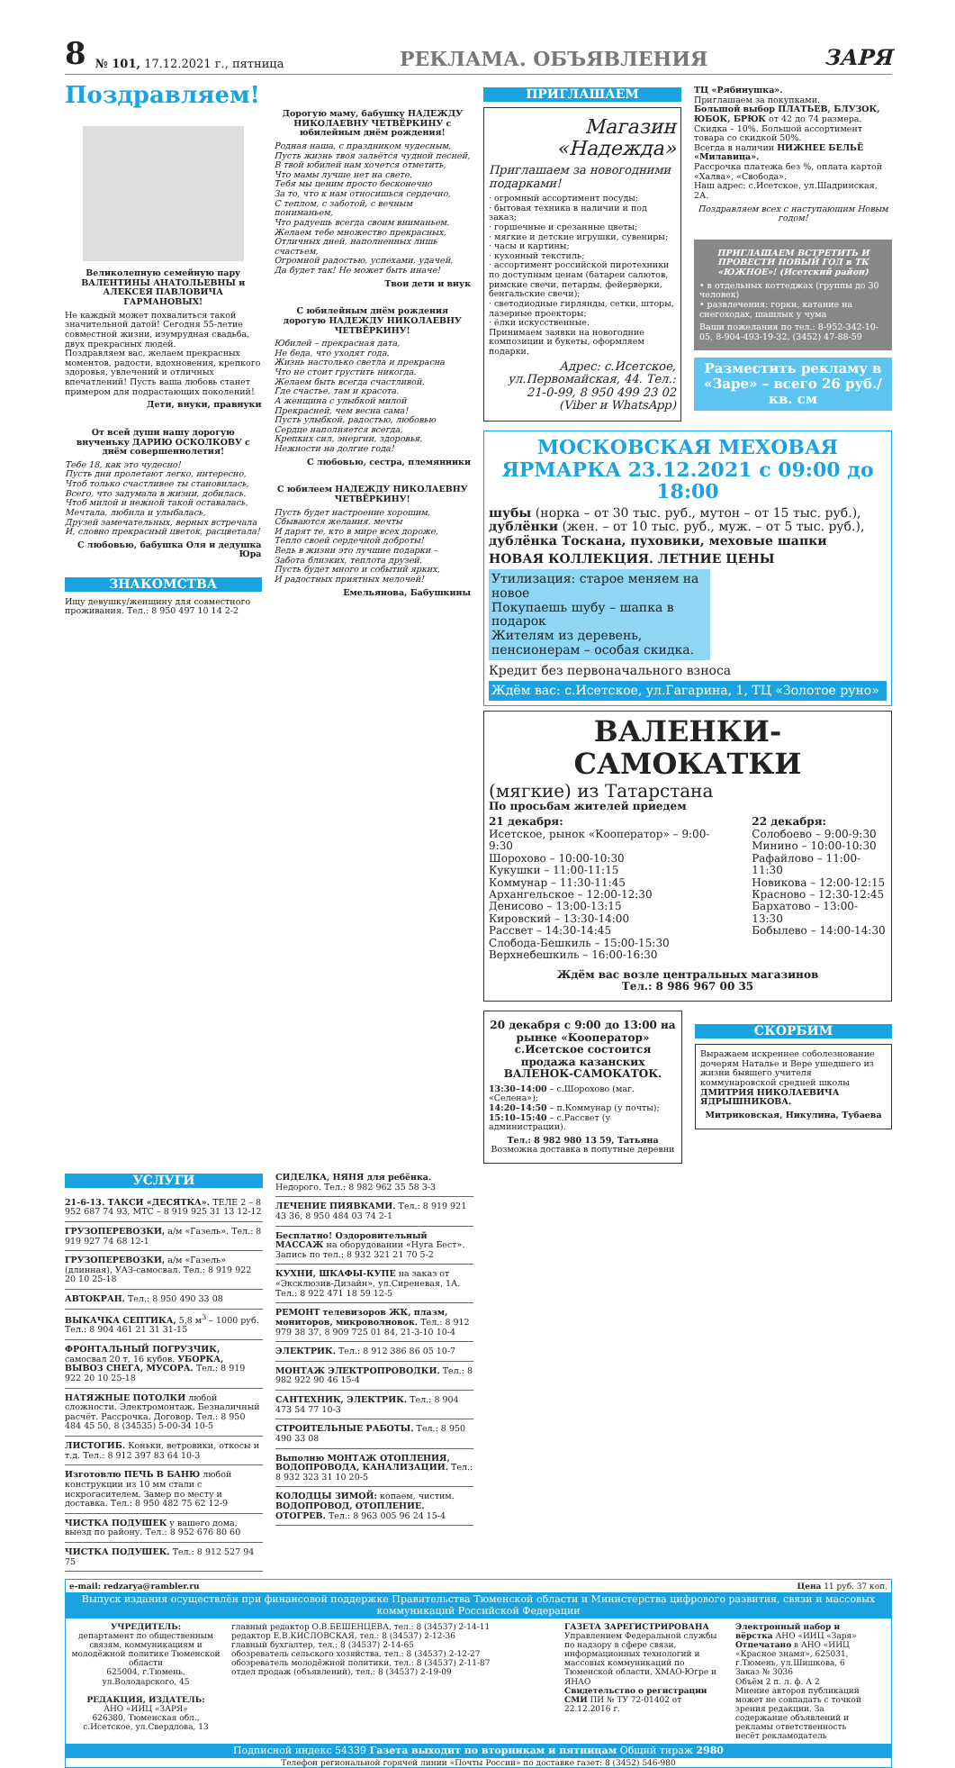8 № 101, 17.12.2021 г., пятница РЕКЛАМА. ОБЪЯВЛЕНИЯ ЗАРЯ
Поздравляем!
Великолепную семейную пару ВАЛЕНТИНЫ АНАТОЛЬЕВНЫ и АЛЕКСЕЯ ПАВЛОВИЧА ГАРМАНОВЫХ!
Не каждый может похвалиться такой значительной датой! Сегодня 55-летие совместной жизни, изумрудная свадьба, двух прекрасных людей.
Поздравляем вас, желаем прекрасных моментов, радости, вдохновения, крепкого здоровья, увлечений и отличных впечатлений! Пусть ваша любовь станет примером для подрастающих поколений!
Дети, внуки, правнуки
От всей души нашу дорогую внученьку ДАРИЮ ОСКОЛКОВУ с днём совершеннолетия!
Тебе 18, как это чудесно!
Пусть дни пролетают легко, интересно,
Чтоб только счастливее ты становилась,
Всего, что задумала в жизни, добилась.
Чтоб милой и нежной такой оставалась,
Мечтала, любила и улыбалась,
Друзей замечательных, верных встречала
И, словно прекрасный цветок, расцветала!
С любовью, бабушка Оля и дедушка Юра
ЗНАКОМСТВА
Ищу девушку/женщину для совместного проживания. Тел.: 8 950 497 10 14 2-2
Дорогую маму, бабушку НАДЕЖДУ НИКОЛАЕВНУ ЧЕТВЁРКИНУ с юбилейным днём рождения!
Родная наша, с праздником чудесным,
Пусть жизнь твоя зальётся чудной песней,
В твой юбилей нам хочется отметить,
Что мамы лучше нет на свете.
Тебя мы ценим просто бесконечно
За то, что к нам относишься сердечно,
С теплом, с заботой, с вечным пониманьем,
Что радуешь всегда своим вниманьем.
Желаем тебе множество прекрасных,
Отличных дней, наполненных лишь счастьем,
Огромной радостью, успехами, удачей,
Да будет так! Не может быть иначе!
Твои дети и внук
С юбилейным днём рождения дорогую НАДЕЖДУ НИКОЛАЕВНУ ЧЕТВЁРКИНУ!
Юбилей – прекрасная дата,
Не беда, что уходят года.
Жизнь настолько светла и прекрасна
Что не стоит грустить никогда.
Желаем быть всегда счастливой,
Где счастье, там и красота.
А женщина с улыбкой милой
Прекрасней, чем весна сама!
Пусть улыбкой, радостью, любовью
Сердце наполняется всегда,
Крепких сил, энергии, здоровья,
Нежности на долгие года!
С любовью, сестра, племянники
С юбилеем НАДЕЖДУ НИКОЛАЕВНУ ЧЕТВЁРКИНУ!
Пусть будет настроение хорошим,
Сбываются желания, мечты
И дарят те, кто в мире всех дороже,
Тепло своей сердечной доброты!
Ведь в жизни это лучшие подарки –
Забота близких, теплота друзей.
Пусть будет много и событий ярких,
И радостных приятных мелочей!
Емельянова, Бабушкины
ПРИГЛАШАЕМ
Магазин «Надежда»
Приглашаем за новогодними подарками!
· огромный ассортимент посуды;
· бытовая техника в наличии и под заказ;
· горшечные и срезанные цветы;
· мягкие и детские игрушки, сувениры;
· часы и картины;
· кухонный текстиль;
· ассортимент российской пиротехники по доступным ценам (батареи салютов, римские свечи, петарды, фейерверки, бенгальские свечи);
· светодиодные гирлянды, сетки, шторы, лазерные проекторы;
· ёлки искусственные.
Принимаем заявки на новогодние композиции и букеты, оформляем подарки.
Адрес: с.Исетское, ул.Первомайская, 44. Тел.: 21-0-99, 8 950 499 23 02 (Viber и WhatsApp)
ТЦ «Рябинушка».
Приглашаем за покупками.
Большой выбор ПЛАТЬЕВ, БЛУЗОК, ЮБОК, БРЮК от 42 до 74 размера.
Скидка – 10%. Большой ассортимент товара со скидкой 50%.
Всегда в наличии НИЖНЕЕ БЕЛЬЁ «Милавица».
Рассрочка платежа без %, оплата картой «Халва», «Свобода».
Наш адрес: с.Исетское, ул.Шадринская, 2А.
Поздравляем всех с наступающим Новым годом!
ПРИГЛАШАЕМ ВСТРЕТИТЬ И ПРОВЕСТИ НОВЫЙ ГОД в ТК «ЮЖНОЕ»! (Исетский район)
• в отдельных коттеджах (группы до 30 человек)
• развлечения: горки, катание на снегоходах, шашлык у чума
Ваши пожелания по тел.: 8-952-342-10-05, 8-904-493-19-32, (3452) 47-88-59
Разместить рекламу в «Заре» – всего 26 руб./ кв. см
МОСКОВСКАЯ МЕХОВАЯ ЯРМАРКА 23.12.2021 с 09:00 до 18:00
шубы (норка – от 30 тыс. руб., мутон – от 15 тыс. руб.), дублёнки (жен. – от 10 тыс. руб., муж. – от 5 тыс. руб.), дублёнка Тоскана, пуховики, меховые шапки
НОВАЯ КОЛЛЕКЦИЯ. ЛЕТНИЕ ЦЕНЫ
Утилизация: старое меняем на новое
Покупаешь шубу – шапка в подарок
Жителям из деревень, пенсионерам – особая скидка.
Кредит без первоначального взноса
Ждём вас: с.Исетское, ул.Гагарина, 1, ТЦ «Золотое руно»
ВАЛЕНКИ-САМОКАТКИ
(мягкие) из Татарстана
По просьбам жителей приедем
21 декабря:
Исетское, рынок «Кооператор» – 9:00-9:30
Шорохово – 10:00-10:30
Кукушки – 11:00-11:15
Коммунар – 11:30-11:45
Архангельское – 12:00-12:30
Денисово – 13:00-13:15
Кировский – 13:30-14:00
Рассвет – 14:30-14:45
Слобода-Бешкиль – 15:00-15:30
Верхнебешкиль – 16:00-16:30
22 декабря:
Солобоево – 9:00-9:30
Минино – 10:00-10:30
Рафайлово – 11:00-11:30
Новикова – 12:00-12:15
Красново – 12:30-12:45
Бархатово – 13:00-13:30
Бобылево – 14:00-14:30
Ждём вас возле центральных магазинов
Тел.: 8 986 967 00 35
20 декабря с 9:00 до 13:00 на рынке «Кооператор» с.Исетское состоится продажа казанских ВАЛЕНОК-САМОКАТОК.
13:30–14:00 – с.Шорохово (маг. «Селена»);
14:20–14:50 – п.Коммунар (у почты);
15:10–15:40 – с.Рассвет (у администрации).
Тел.: 8 982 980 13 59, Татьяна
Возможна доставка в попутные деревни
СКОРБИМ
Выражаем искреннее соболезнование дочерям Наталье и Вере ушедшего из жизни бывшего учителя коммунаровской средней школы ДМИТРИЯ НИКОЛАЕВИЧА ЯДРЫШНИКОВА.
Митриковская, Никулина, Тубаева
УСЛУГИ
21-6-13. ТАКСИ «ДЕСЯТКА». ТЕЛЕ 2 – 8 952 687 74 93, МТС – 8 919 925 31 13 12-12
ГРУЗОПЕРЕВОЗКИ, а/м «Газель». Тел.: 8 919 927 74 68 12-1
ГРУЗОПЕРЕВОЗКИ, а/м «Газель» (длинная), УАЗ-самосвал. Тел.: 8 919 922 20 10 25-18
АВТОКРАН. Тел.: 8 950 490 33 08
ВЫКАЧКА СЕПТИКА, 5,8 м<sup>3</sup> – 1000 руб. Тел.: 8 904 461 21 31 31-15
ФРОНТАЛЬНЫЙ ПОГРУЗЧИК, самосвал 20 т, 16 кубов. УБОРКА, ВЫВОЗ СНЕГА, МУСОРА. Тел.: 8 919 922 20 10 25-18
НАТЯЖНЫЕ ПОТОЛКИ любой сложности. Электромонтаж. Безналичный расчёт. Рассрочка. Договор. Тел.: 8 950 484 45 50, 8 (34535) 5-00-34 10-5
ЛИСТОГИБ. Коньки, ветровики, откосы и т.д. Тел.: 8 912 397 83 64 10-3
Изготовлю ПЕЧЬ В БАНЮ любой конструкции из 10 мм стали с искрогасителем. Замер по месту и доставка. Тел.: 8 950 482 75 62 12-9
ЧИСТКА ПОДУШЕК у вашего дома, выезд по району. Тел.: 8 952 676 80 60
ЧИСТКА ПОДУШЕК. Тел.: 8 912 527 94 75
СИДЕЛКА, НЯНЯ для ребёнка. Недорого. Тел.: 8 982 962 35 58 3-3
ЛЕЧЕНИЕ ПИЯВКАМИ. Тел.: 8 919 921 43 36, 8 950 484 03 74 2-1
Бесплатно! Оздоровительный МАССАЖ на оборудовании «Нуга Бест». Запись по тел.: 8 932 321 21 70 5-2
КУХНИ, ШКАФЫ-КУПЕ на заказ от «Эксклюзив-Дизайн», ул.Сиреневая, 1А. Тел.: 8 922 471 18 59 12-5
РЕМОНТ телевизоров ЖК, плазм, мониторов, микроволновок. Тел.: 8 912 979 38 37, 8 909 725 01 84, 21-3-10 10-4
ЭЛЕКТРИК. Тел.: 8 912 386 86 05 10-7
МОНТАЖ ЭЛЕКТРОПРОВОДКИ. Тел.: 8 982 922 90 46 15-4
САНТЕХНИК, ЭЛЕКТРИК. Тел.: 8 904 473 54 77 10-3
СТРОИТЕЛЬНЫЕ РАБОТЫ. Тел.: 8 950 490 33 08
Выполню МОНТАЖ ОТОПЛЕНИЯ, ВОДОПРОВОДА, КАНАЛИЗАЦИИ. Тел.: 8 932 323 31 10 20-5
КОЛОДЦЫ ЗИМОЙ: копаем, чистим. ВОДОПРОВОД, ОТОПЛЕНИЕ. ОТОГРЕВ. Тел.: 8 963 005 96 24 15-4
e-mail: redzarya@rambler.ru Цена 11 руб. 37 коп.
Выпуск издания осуществлён при финансовой поддержке Правительства Тюменской области и Министерства цифрового развития, связи и массовых коммуникаций Российской Федерации
УЧРЕДИТЕЛЬ:
департамент по общественным связям, коммуникациям и молодёжной политике Тюменской области
625004, г.Тюмень, ул.Володарского, 45
РЕДАКЦИЯ, ИЗДАТЕЛЬ:
АНО «ИИЦ «ЗАРЯ»
626380, Тюменская обл., с.Исетское, ул.Свердлова, 13
главный редактор О.В.БЕШЕНЦЕВА, тел.: 8 (34537) 2-14-11
редактор Е.В.КИСЛОВСКАЯ, тел.: 8 (34537) 2-12-36
главный бухгалтер, тел.: 8 (34537) 2-14-65
обозреватель сельского хозяйства, тел.: 8 (34537) 2-12-27
обозреватель молодёжной политики, тел.: 8 (34537) 2-11-87
отдел продаж (объявлений), тел.: 8 (34537) 2-19-09
ГАЗЕТА ЗАРЕГИСТРИРОВАНА
Управлением Федеральной службы по надзору в сфере связи, информационных технологий и массовых коммуникаций по Тюменской области, ХМАО-Югре и ЯНАО
Свидетельство о регистрации СМИ ПИ № ТУ 72-01402 от 22.12.2016 г.
Электронный набор и вёрстка АНО «ИИЦ «Заря»
Отпечатано в АНО «ИИЦ «Красное знамя», 625031, г.Тюмень, ул.Шишкова, 6
Заказ № 3036
Объём 2 п. л. ф. А 2
Мнение авторов публикаций может не совпадать с точкой зрения редакции. За содержание объявлений и рекламы ответственность несёт рекламодатель
Подписной индекс 54339 Газета выходит по вторникам и пятницам Общий тираж 2980
Телефон региональной горячей линии «Почты России» по доставке газет: 8 (3452) 546-980